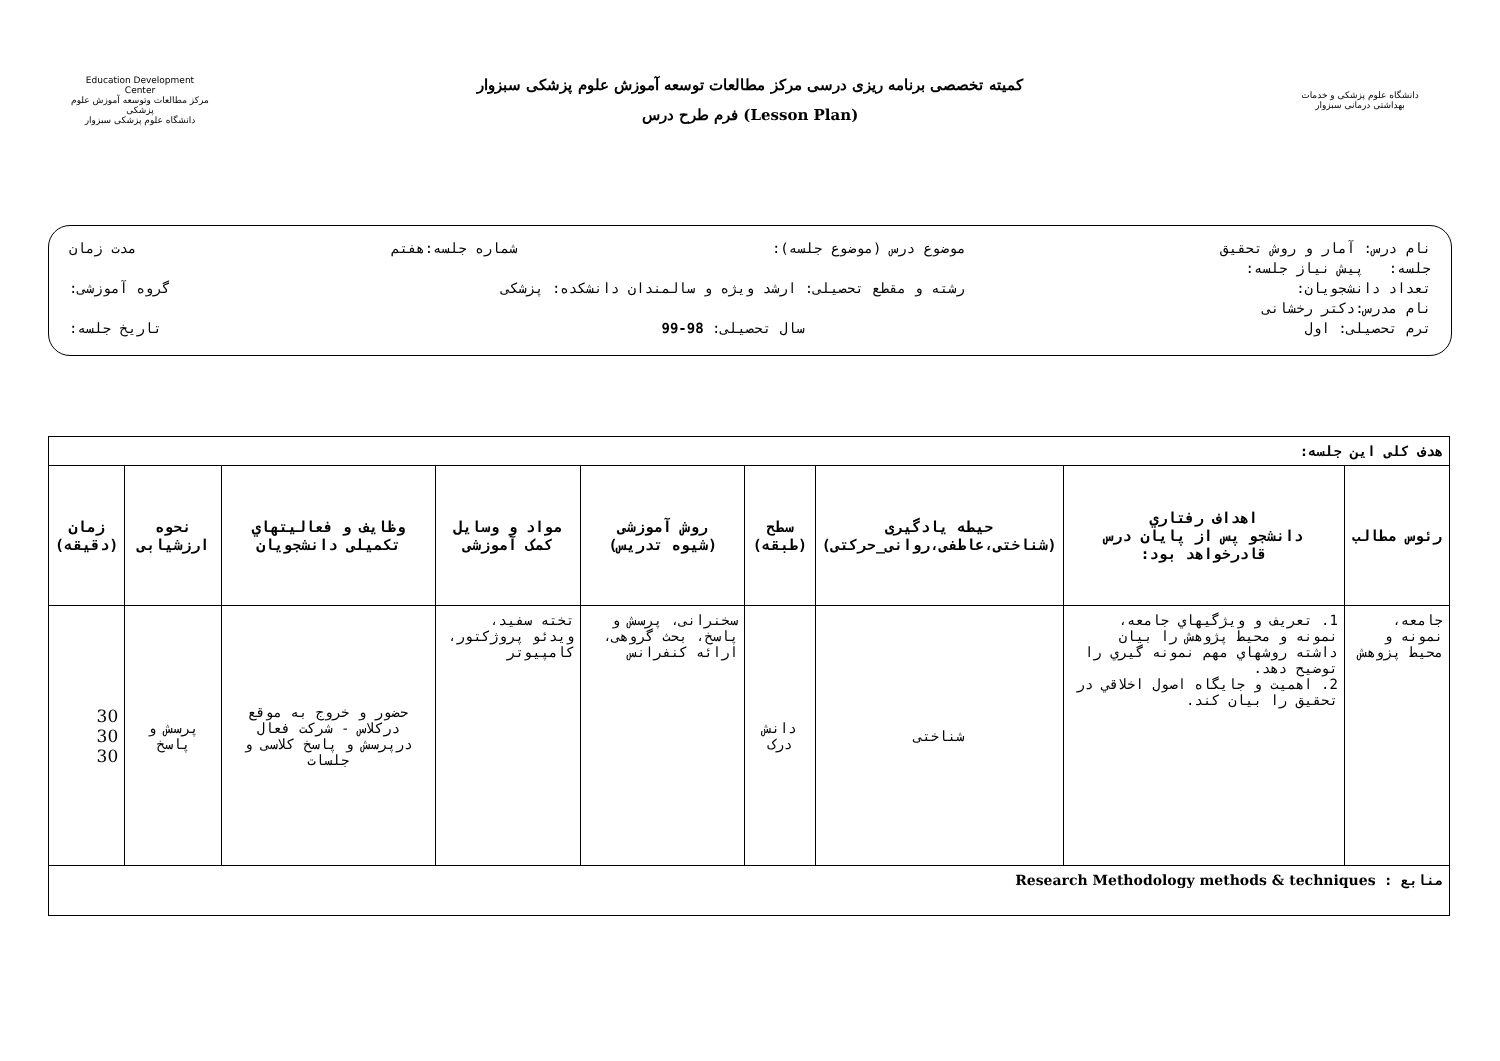Education Development Center
مرکز مطالعات وتوسعه آموزش علوم پزشکی
دانشگاه علوم پزشکی سبزوار
کمیته تخصصی برنامه ریزی درسی مرکز مطالعات توسعه آموزش علوم پزشکی سبزوار
فرم طرح درس (Lesson Plan)
دانشگاه علوم پزشکی و خدمات بهداشتی درمانی سبزوار
نام درس: آمار و روش تحقیق موضوع درس (موضوع جلسه): شماره جلسه:هفتم مدت زمان
جلسه: پیش نیاز جلسه:
تعداد دانشجویان: رشته و مقطع تحصیلی: ارشد ویژه و سالمندان دانشکده: پزشکی گروه آموزشی:
نام مدرس:دکتر رخشانی
ترم تحصیلی: اول سال تحصیلی: 98-99 تاریخ جلسه:
| هدف کلی این جلسه: | | | | | | | | |
| رئوس مطالب | اهداف رفتاري دانشجو پس از پایان درس قادرخواهد بود: | حیطه یادگیری (شناختی،عاطفی،روانی_حرکتی) | سطح (طبقه) | روش آموزشی (شیوه تدریس) | مواد و وسایل کمک آموزشی | وظایف و فعالیتهاي تکمیلی دانشجویان | نحوه ارزشیابی | زمان (دقیقه) |
| جامعه، نمونه و محیط پزوهش | 1. تعریف و ویژگیهاي جامعه، نمونه و محیط پژوهش را بیان داشته روشهاي مهم نمونه گیري را توضیح دهد. 2. اهمیت و جایگاه اصول اخلاقي در تحقیق را بیان کند. | شناختی | دانش درک | سخنرانی، پرسش و پاسخ، بحث گروهی، ارائه کنفرانس | تخته سفید، ویدئو پروژکتور، کامپیوتر | حضور و خروج به موقع درکلاس - شرکت فعال درپرسش و پاسخ کلاسی و جلسات | پرسش و پاسخ | 30 30 30 |
| منابع : Research Methodology methods & techniques | | | | | | | | |